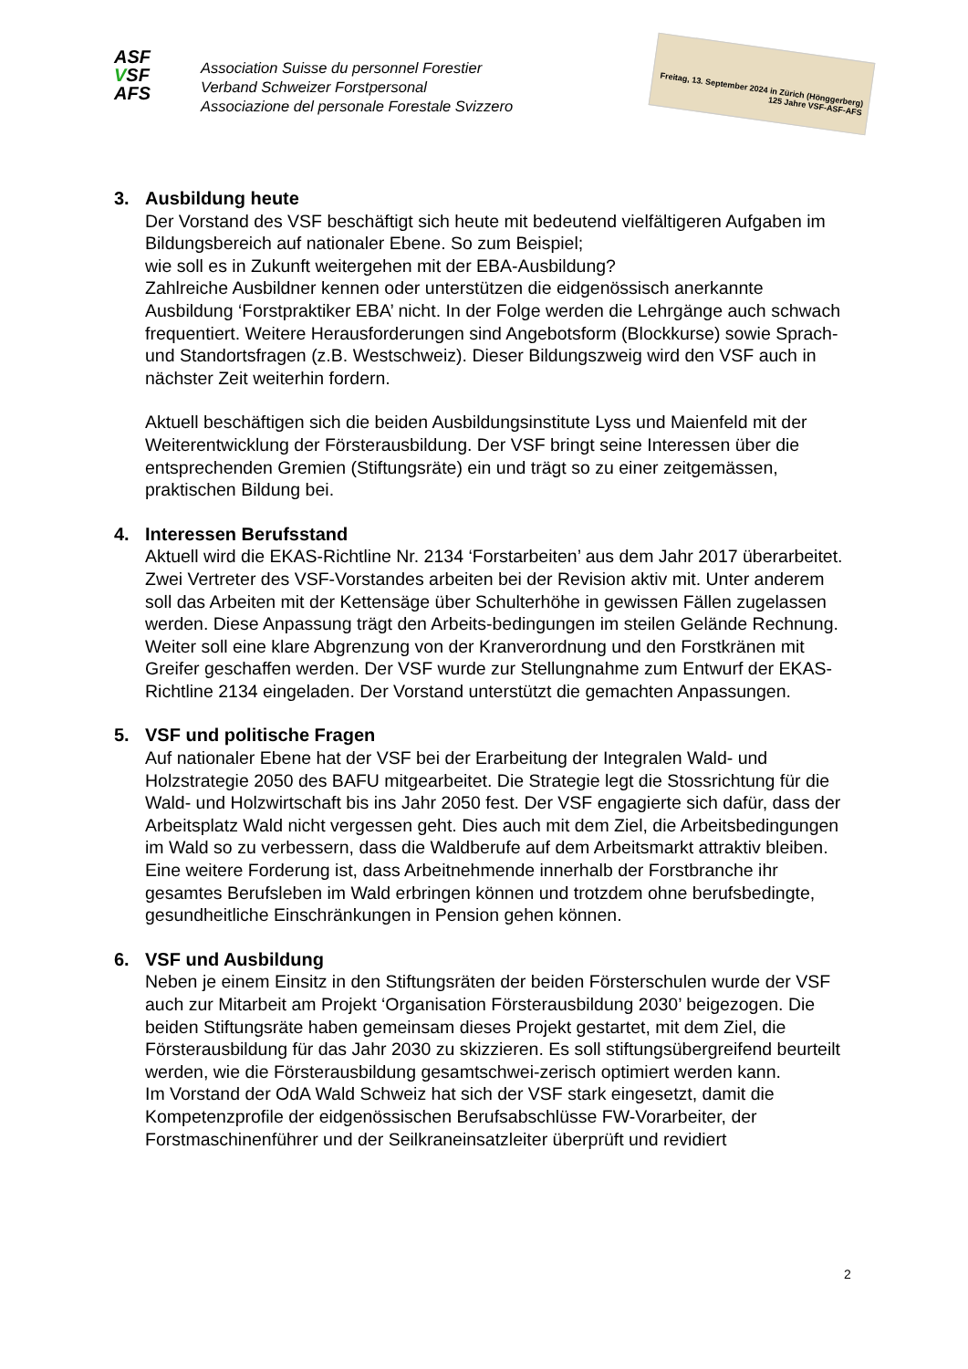ASF
VSF
AFS
Association Suisse du personnel Forestier
Verband Schweizer Forstpersonal
Associazione del personale Forestale Svizzero
Freitag, 13. September 2024 in Zürich (Hönggerberg) 125 Jahre VSF-ASF-AFS
3. Ausbildung heute
Der Vorstand des VSF beschäftigt sich heute mit bedeutend vielfältigeren Aufgaben im Bildungsbereich auf nationaler Ebene. So zum Beispiel;
wie soll es in Zukunft weitergehen mit der EBA-Ausbildung?
Zahlreiche Ausbildner kennen oder unterstützen die eidgenössisch anerkannte Ausbildung ‘Forstpraktiker EBA’ nicht. In der Folge werden die Lehrgänge auch schwach frequentiert. Weitere Herausforderungen sind Angebotsform (Blockkurse) sowie Sprach- und Standortsfragen (z.B. Westschweiz). Dieser Bildungszweig wird den VSF auch in nächster Zeit weiterhin fordern.
Aktuell beschäftigen sich die beiden Ausbildungsinstitute Lyss und Maienfeld mit der Weiterentwicklung der Försterausbildung. Der VSF bringt seine Interessen über die entsprechenden Gremien (Stiftungsräte) ein und trägt so zu einer zeitgemässen, praktischen Bildung bei.
4. Interessen Berufsstand
Aktuell wird die EKAS-Richtline Nr. 2134 ‘Forstarbeiten’ aus dem Jahr 2017 überarbeitet. Zwei Vertreter des VSF-Vorstandes arbeiten bei der Revision aktiv mit. Unter anderem soll das Arbeiten mit der Kettensäge über Schulterhöhe in gewissen Fällen zugelassen werden. Diese Anpassung trägt den Arbeits-bedingungen im steilen Gelände Rechnung. Weiter soll eine klare Abgrenzung von der Kranverordnung und den Forstkränen mit Greifer geschaffen werden. Der VSF wurde zur Stellungnahme zum Entwurf der EKAS-Richtline 2134 eingeladen. Der Vorstand unterstützt die gemachten Anpassungen.
5. VSF und politische Fragen
Auf nationaler Ebene hat der VSF bei der Erarbeitung der Integralen Wald- und Holzstrategie 2050 des BAFU mitgearbeitet. Die Strategie legt die Stossrichtung für die Wald- und Holzwirtschaft bis ins Jahr 2050 fest. Der VSF engagierte sich dafür, dass der Arbeitsplatz Wald nicht vergessen geht. Dies auch mit dem Ziel, die Arbeitsbedingungen im Wald so zu verbessern, dass die Waldberufe auf dem Arbeitsmarkt attraktiv bleiben. Eine weitere Forderung ist, dass Arbeitnehmende innerhalb der Forstbranche ihr gesamtes Berufsleben im Wald erbringen können und trotzdem ohne berufsbedingte, gesundheitliche Einschränkungen in Pension gehen können.
6. VSF und Ausbildung
Neben je einem Einsitz in den Stiftungsräten der beiden Försterschulen wurde der VSF auch zur Mitarbeit am Projekt ‘Organisation Försterausbildung 2030’ beigezogen. Die beiden Stiftungsräte haben gemeinsam dieses Projekt gestartet, mit dem Ziel, die Försterausbildung für das Jahr 2030 zu skizzieren. Es soll stiftungsübergreifend beurteilt werden, wie die Försterausbildung gesamtschwei-zerisch optimiert werden kann.
Im Vorstand der OdA Wald Schweiz hat sich der VSF stark eingesetzt, damit die Kompetenzprofile der eidgenössischen Berufsabschlüsse FW-Vorarbeiter, der Forstmaschinenführer und der Seilkraneinsatzleiter überprüft und revidiert
2